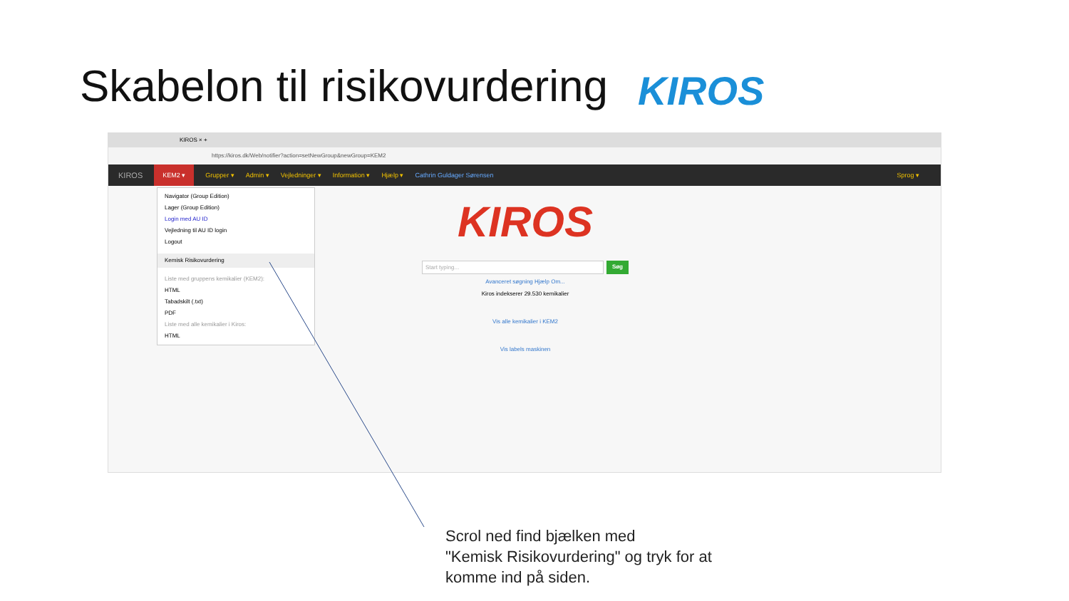Skabelon til risikovurdering KIROS
KIROS × +
https://kiros.dk/Web/notifier?action=setNewGroup&newGroup=KEM2
KIROS KEM2 ▾ Grupper ▾ Admin ▾ Vejledninger ▾ Information ▾ Hjælp ▾ Cathrin Guldager Sørensen Sprog ▾
Navigator (Group Edition)
Lager (Group Edition)
Login med AU ID
Vejledning til AU ID login
Logout
Kemisk Risikovurdering
Liste med gruppens kemikalier (KEM2):
HTML
Tabadskilt (.txt)
PDF
Liste med alle kemikalier i Kiros:
HTML
KIROS
Start typing... Søg
Avanceret søgning Hjælp Om...
Kiros indekserer 29.530 kemikalier
Vis alle kemikalier i KEM2
Vis labels maskinen
Scrol ned find bjælken med
"Kemisk Risikovurdering" og tryk for at
komme ind på siden.